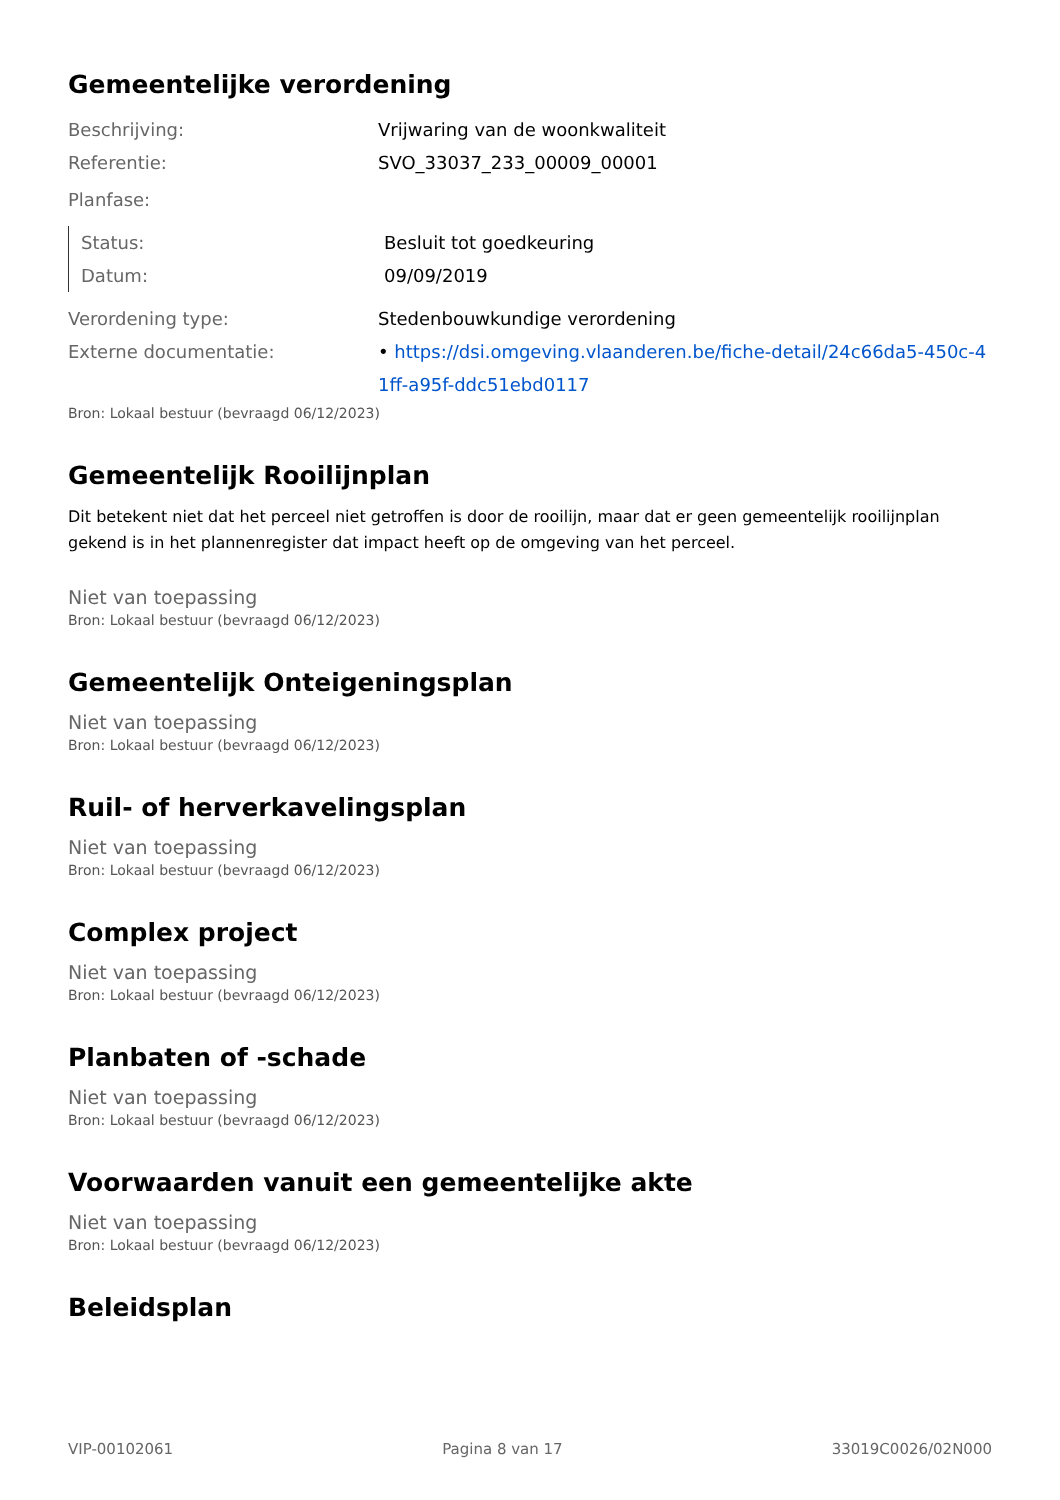Gemeentelijke verordening
Beschrijving: Vrijwaring van de woonkwaliteit
Referentie: SVO_33037_233_00009_00001
Planfase:
Status: Besluit tot goedkeuring
Datum: 09/09/2019
Verordening type: Stedenbouwkundige verordening
Externe documentatie: • https://dsi.omgeving.vlaanderen.be/fiche-detail/24c66da5-450c-41ff-a95f-ddc51ebd0117
Bron: Lokaal bestuur (bevraagd 06/12/2023)
Gemeentelijk Rooilijnplan
Dit betekent niet dat het perceel niet getroffen is door de rooilijn, maar dat er geen gemeentelijk rooilijnplan gekend is in het plannenregister dat impact heeft op de omgeving van het perceel.
Niet van toepassing
Bron: Lokaal bestuur (bevraagd 06/12/2023)
Gemeentelijk Onteigeningsplan
Niet van toepassing
Bron: Lokaal bestuur (bevraagd 06/12/2023)
Ruil- of herverkavelingsplan
Niet van toepassing
Bron: Lokaal bestuur (bevraagd 06/12/2023)
Complex project
Niet van toepassing
Bron: Lokaal bestuur (bevraagd 06/12/2023)
Planbaten of -schade
Niet van toepassing
Bron: Lokaal bestuur (bevraagd 06/12/2023)
Voorwaarden vanuit een gemeentelijke akte
Niet van toepassing
Bron: Lokaal bestuur (bevraagd 06/12/2023)
Beleidsplan
VIP-00102061 Pagina 8 van 17 33019C0026/02N000